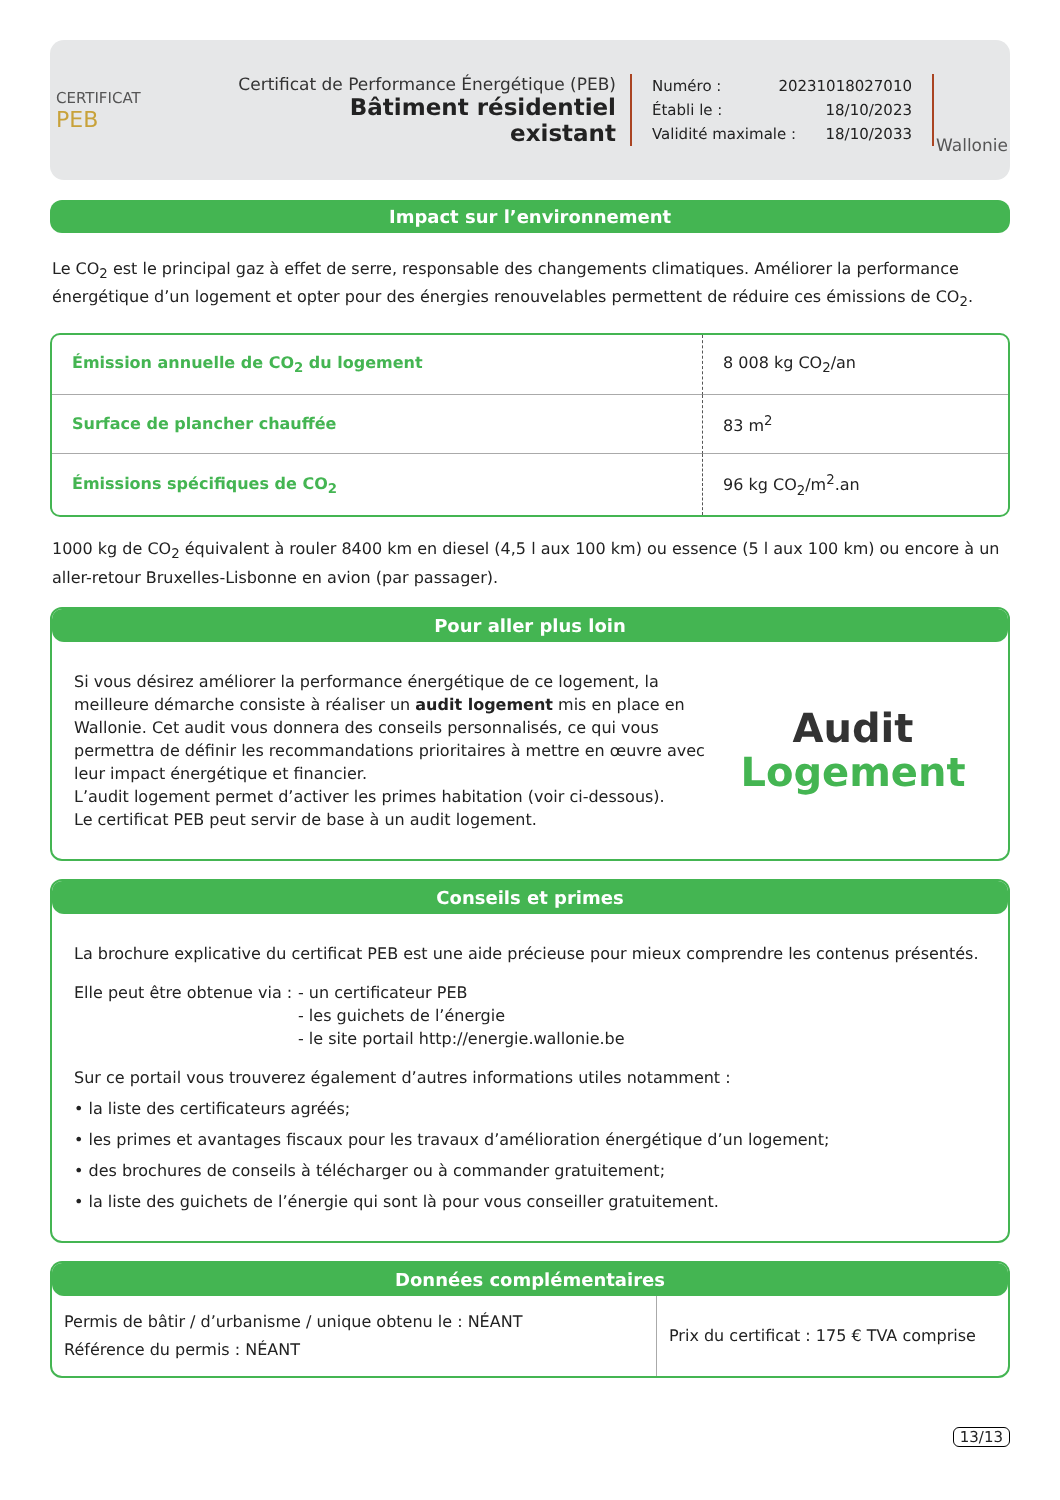CERTIFICAT
PEB
Certificat de Performance Énergétique (PEB)
Bâtiment résidentiel existant
Numéro : 20231018027010
Établi le : 18/10/2023
Validité maximale : 18/10/2033
Wallonie
Impact sur l’environnement
Le CO<sub>2</sub> est le principal gaz à effet de serre, responsable des changements climatiques. Améliorer la performance énergétique d’un logement et opter pour des énergies renouvelables permettent de réduire ces émissions de CO<sub>2</sub>.
| Émission annuelle de CO<sub>2</sub> du logement | 8 008 kg CO<sub>2</sub>/an |
| Surface de plancher chauffée | 83 m<sup>2</sup> |
| Émissions spécifiques de CO<sub>2</sub> | 96 kg CO<sub>2</sub>/m<sup>2</sup>.an |
1000 kg de CO<sub>2</sub> équivalent à rouler 8400 km en diesel (4,5 l aux 100 km) ou essence (5 l aux 100 km) ou encore à un aller-retour Bruxelles-Lisbonne en avion (par passager).
Pour aller plus loin
Si vous désirez améliorer la performance énergétique de ce logement, la meilleure démarche consiste à réaliser un audit logement mis en place en Wallonie. Cet audit vous donnera des conseils personnalisés, ce qui vous permettra de définir les recommandations prioritaires à mettre en œuvre avec leur impact énergétique et financier.
L’audit logement permet d’activer les primes habitation (voir ci-dessous).
Le certificat PEB peut servir de base à un audit logement.
Audit
Logement
Conseils et primes
La brochure explicative du certificat PEB est une aide précieuse pour mieux comprendre les contenus présentés.
Elle peut être obtenue via :
- un certificateur PEB
- les guichets de l’énergie
- le site portail http://energie.wallonie.be
Sur ce portail vous trouverez également d’autres informations utiles notamment :
• la liste des certificateurs agréés;
• les primes et avantages fiscaux pour les travaux d’amélioration énergétique d’un logement;
• des brochures de conseils à télécharger ou à commander gratuitement;
• la liste des guichets de l’énergie qui sont là pour vous conseiller gratuitement.
Données complémentaires
| Permis de bâtir / d’urbanisme / unique obtenu le : NÉANT Référence du permis : NÉANT | Prix du certificat : 175 € TVA comprise |
13/13